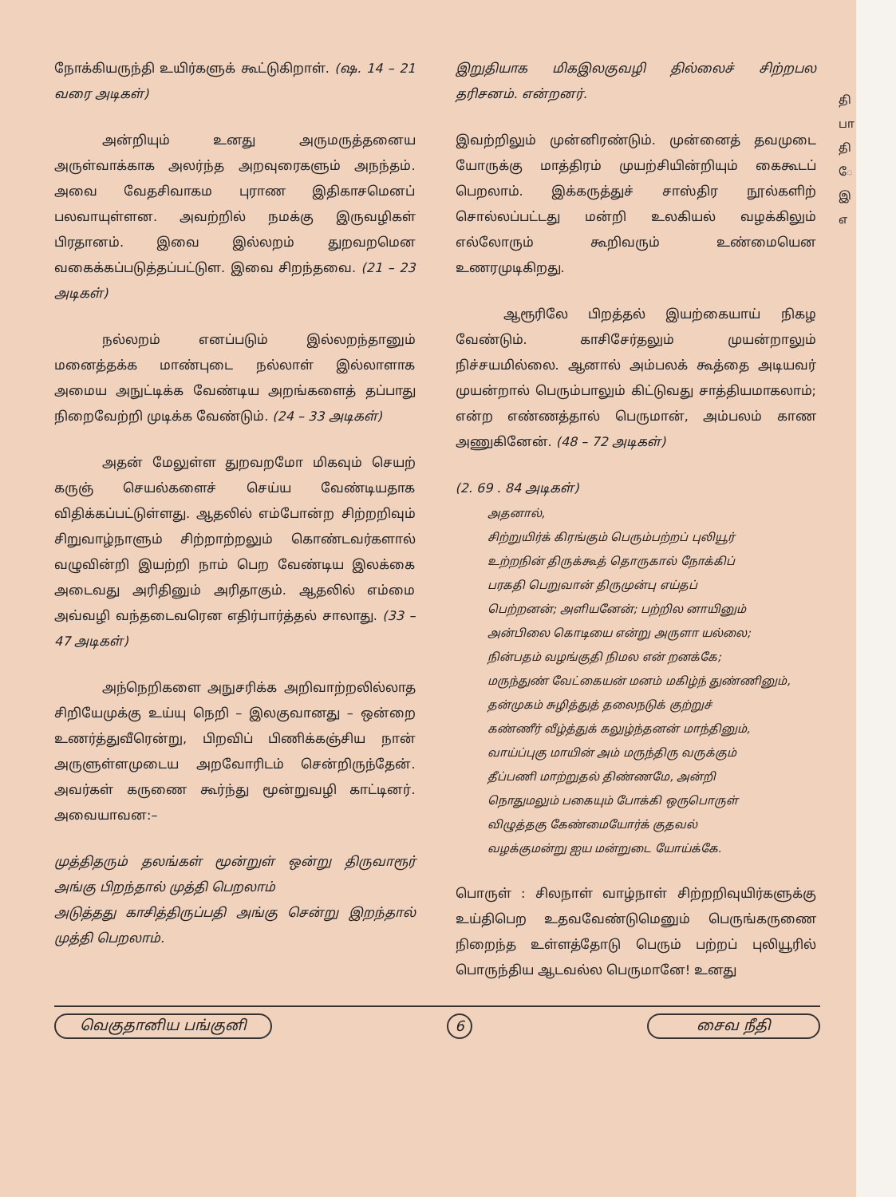நோக்கியருந்தி உயிர்களுக் கூட்டுகிறாள். (ஷ. 14 – 21 வரை அடிகள்)
அன்றியும் உனது அருமருத்தனைய அருள்வாக்காக அலர்ந்த அறவுரைகளும் அநந்தம். அவை வேதசிவாகம புராண இதிகாசமெனப் பலவாயுள்ளன. அவற்றில் நமக்கு இருவழிகள் பிரதானம். இவை இல்லறம் துறவறமென வகைக்கப்படுத்தப்பட்டுள. இவை சிறந்தவை. (21 – 23 அடிகள்)
நல்லறம் எனப்படும் இல்லறந்தானும் மனைத்தக்க மாண்புடை நல்லாள் இல்லாளாக அமைய அநுட்டிக்க வேண்டிய அறங்களைத் தப்பாது நிறைவேற்றி முடிக்க வேண்டும். (24 – 33 அடிகள்)
அதன் மேலுள்ள துறவறமோ மிகவும் செயற் கருஞ் செயல்களைச் செய்ய வேண்டியதாக விதிக்கப்பட்டுள்ளது. ஆதலில் எம்போன்ற சிற்றறிவும் சிறுவாழ்நாளும் சிற்றாற்றலும் கொண்டவர்களால் வழுவின்றி இயற்றி நாம் பெற வேண்டிய இலக்கை அடைவது அரிதினும் அரிதாகும். ஆதலில் எம்மை அவ்வழி வந்தடைவரென எதிர்பார்த்தல் சாலாது. (33 – 47 அடிகள்)
அந்நெறிகளை அநுசரிக்க அறிவாற்றலில்லாத சிறியேமுக்கு உய்யு நெறி – இலகுவானது – ஒன்றை உணர்த்துவீரென்று, பிறவிப் பிணிக்கஞ்சிய நான் அருளுள்ளமுடைய அறவோரிடம் சென்றிருந்தேன். அவர்கள் கருணை கூர்ந்து மூன்றுவழி காட்டினர். அவையாவன:–
முத்திதரும் தலங்கள் மூன்றுள் ஒன்று திருவாரூர் அங்கு பிறந்தால் முத்தி பெறலாம்
அடுத்தது காசித்திருப்பதி அங்கு சென்று இறந்தால் முத்தி பெறலாம்.
இறுதியாக மிகஇலகுவழி தில்லைச் சிற்றபல தரிசனம். என்றனர்.
இவற்றிலும் முன்னிரண்டும். முன்னைத் தவமுடை யோருக்கு மாத்திரம் முயற்சியின்றியும் கைகூடப் பெறலாம். இக்கருத்துச் சாஸ்திர நூல்களிற் சொல்லப்பட்டது மன்றி உலகியல் வழக்கிலும் எல்லோரும் கூறிவரும் உண்மையென உணரமுடிகிறது.
ஆரூரிலே பிறத்தல் இயற்கையாய் நிகழ வேண்டும். காசிசேர்தலும் முயன்றாலும் நிச்சயமில்லை. ஆனால் அம்பலக் கூத்தை அடியவர் முயன்றால் பெரும்பாலும் கிட்டுவது சாத்தியமாகலாம்; என்ற எண்ணத்தால் பெருமான், அம்பலம் காண அணுகினேன். (48 – 72 அடிகள்)
(2. 69 . 84 அடிகள்)
அதனால்,
சிற்றுயிர்க் கிரங்கும் பெரும்பற்றப் புலியூர்
உற்றநின் திருக்கூத் தொருகால் நோக்கிப்
பரகதி பெறுவான் திருமுன்பு எய்தப்
பெற்றனன்; அளியனேன்; பற்றில னாயினும்
அன்பிலை கொடியை என்று அருளா யல்லை;
நின்பதம் வழங்குதி நிமல என் றனக்கே;
மருந்துண் வேட்கையன் மனம் மகிழ்ந் துண்ணினும்,
தன்முகம் சுழித்துத் தலைநடுக் குற்றுச்
கண்ணீர் வீழ்த்துக் கலுழ்ந்தனன் மாந்தினும்,
வாய்ப்புகு மாயின் அம் மருந்திரு வருக்கும்
தீப்பணி மாற்றுதல் திண்ணமே, அன்றி
நொதுமலும் பகையும் போக்கி ஒருபொருள்
விழுத்தகு கேண்மையோர்க் குதவல்
வழக்குமன்று ஐய மன்றுடை யோய்க்கே.
பொருள் : சிலநாள் வாழ்நாள் சிற்றறிவுயிர்களுக்கு உய்திபெற உதவவேண்டுமெனும் பெருங்கருணை நிறைந்த உள்ளத்தோடு பெரும் பற்றப் புலியூரில் பொருந்திய ஆடவல்ல பெருமானே! உனது
தி பா தி ே இ எ
வெகுதானிய பங்குனி 6 சைவ நீதி